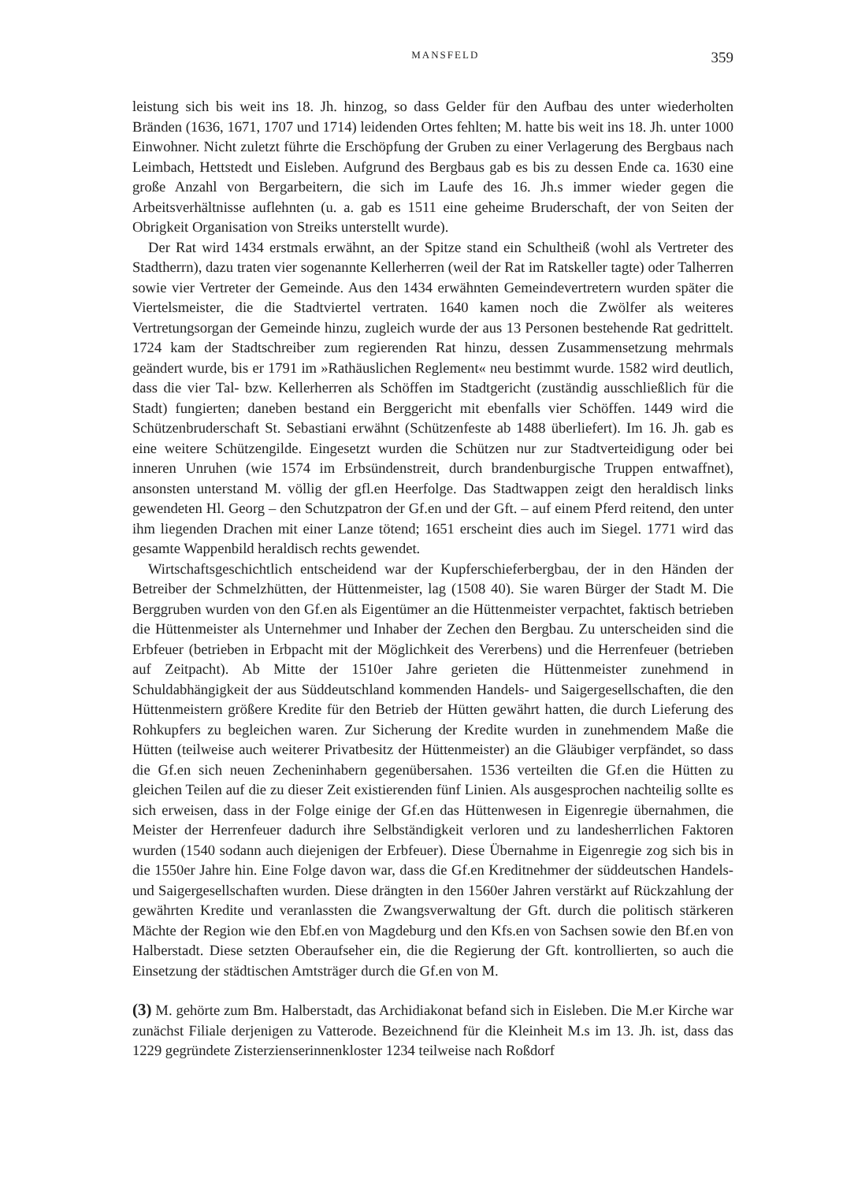MANSFELD 359
leistung sich bis weit ins 18. Jh. hinzog, so dass Gelder für den Aufbau des unter wiederholten Bränden (1636, 1671, 1707 und 1714) leidenden Ortes fehlten; M. hatte bis weit ins 18. Jh. unter 1000 Einwohner. Nicht zuletzt führte die Erschöpfung der Gruben zu einer Verlagerung des Bergbaus nach Leimbach, Hettstedt und Eisleben. Aufgrund des Bergbaus gab es bis zu dessen Ende ca. 1630 eine große Anzahl von Bergarbeitern, die sich im Laufe des 16. Jh.s immer wieder gegen die Arbeitsverhältnisse auflehnten (u. a. gab es 1511 eine geheime Bruderschaft, der von Seiten der Obrigkeit Organisation von Streiks unterstellt wurde).
Der Rat wird 1434 erstmals erwähnt, an der Spitze stand ein Schultheiß (wohl als Vertreter des Stadtherrn), dazu traten vier sogenannte Kellerherren (weil der Rat im Ratskeller tagte) oder Talherren sowie vier Vertreter der Gemeinde. Aus den 1434 erwähnten Gemeindevertretern wurden später die Viertelsmeister, die die Stadtviertel vertraten. 1640 kamen noch die Zwölfer als weiteres Vertretungsorgan der Gemeinde hinzu, zugleich wurde der aus 13 Personen bestehende Rat gedrittelt. 1724 kam der Stadtschreiber zum regierenden Rat hinzu, dessen Zusammensetzung mehrmals geändert wurde, bis er 1791 im »Rathäuslichen Reglement« neu bestimmt wurde. 1582 wird deutlich, dass die vier Tal- bzw. Kellerherren als Schöffen im Stadtgericht (zuständig ausschließlich für die Stadt) fungierten; daneben bestand ein Berggericht mit ebenfalls vier Schöffen. 1449 wird die Schützenbruderschaft St. Sebastiani erwähnt (Schützenfeste ab 1488 überliefert). Im 16. Jh. gab es eine weitere Schützengilde. Eingesetzt wurden die Schützen nur zur Stadtverteidigung oder bei inneren Unruhen (wie 1574 im Erbsündenstreit, durch brandenburgische Truppen entwaffnet), ansonsten unterstand M. völlig der gfl.en Heerfolge. Das Stadtwappen zeigt den heraldisch links gewendeten Hl. Georg – den Schutzpatron der Gf.en und der Gft. – auf einem Pferd reitend, den unter ihm liegenden Drachen mit einer Lanze tötend; 1651 erscheint dies auch im Siegel. 1771 wird das gesamte Wappenbild heraldisch rechts gewendet.
Wirtschaftsgeschichtlich entscheidend war der Kupferschieferbergbau, der in den Händen der Betreiber der Schmelzhütten, der Hüttenmeister, lag (1508 40). Sie waren Bürger der Stadt M. Die Berggruben wurden von den Gf.en als Eigentümer an die Hüttenmeister verpachtet, faktisch betrieben die Hüttenmeister als Unternehmer und Inhaber der Zechen den Bergbau. Zu unterscheiden sind die Erbfeuer (betrieben in Erbpacht mit der Möglichkeit des Vererbens) und die Herrenfeuer (betrieben auf Zeitpacht). Ab Mitte der 1510er Jahre gerieten die Hüttenmeister zunehmend in Schuldabhängigkeit der aus Süddeutschland kommenden Handels- und Saigergesellschaften, die den Hüttenmeistern größere Kredite für den Betrieb der Hütten gewährt hatten, die durch Lieferung des Rohkupfers zu begleichen waren. Zur Sicherung der Kredite wurden in zunehmendem Maße die Hütten (teilweise auch weiterer Privatbesitz der Hüttenmeister) an die Gläubiger verpfändet, so dass die Gf.en sich neuen Zecheninhabern gegenübersahen. 1536 verteilten die Gf.en die Hütten zu gleichen Teilen auf die zu dieser Zeit existierenden fünf Linien. Als ausgesprochen nachteilig sollte es sich erweisen, dass in der Folge einige der Gf.en das Hüttenwesen in Eigenregie übernahmen, die Meister der Herrenfeuer dadurch ihre Selbständigkeit verloren und zu landesherrlichen Faktoren wurden (1540 sodann auch diejenigen der Erbfeuer). Diese Übernahme in Eigenregie zog sich bis in die 1550er Jahre hin. Eine Folge davon war, dass die Gf.en Kreditnehmer der süddeutschen Handels- und Saigergesellschaften wurden. Diese drängten in den 1560er Jahren verstärkt auf Rückzahlung der gewährten Kredite und veranlassten die Zwangsverwaltung der Gft. durch die politisch stärkeren Mächte der Region wie den Ebf.en von Magdeburg und den Kfs.en von Sachsen sowie den Bf.en von Halberstadt. Diese setzten Oberaufseher ein, die die Regierung der Gft. kontrollierten, so auch die Einsetzung der städtischen Amtsträger durch die Gf.en von M.
(3) M. gehörte zum Bm. Halberstadt, das Archidiakonat befand sich in Eisleben. Die M.er Kirche war zunächst Filiale derjenigen zu Vatterode. Bezeichnend für die Kleinheit M.s im 13. Jh. ist, dass das 1229 gegründete Zisterzienserinnenkloster 1234 teilweise nach Roßdorf